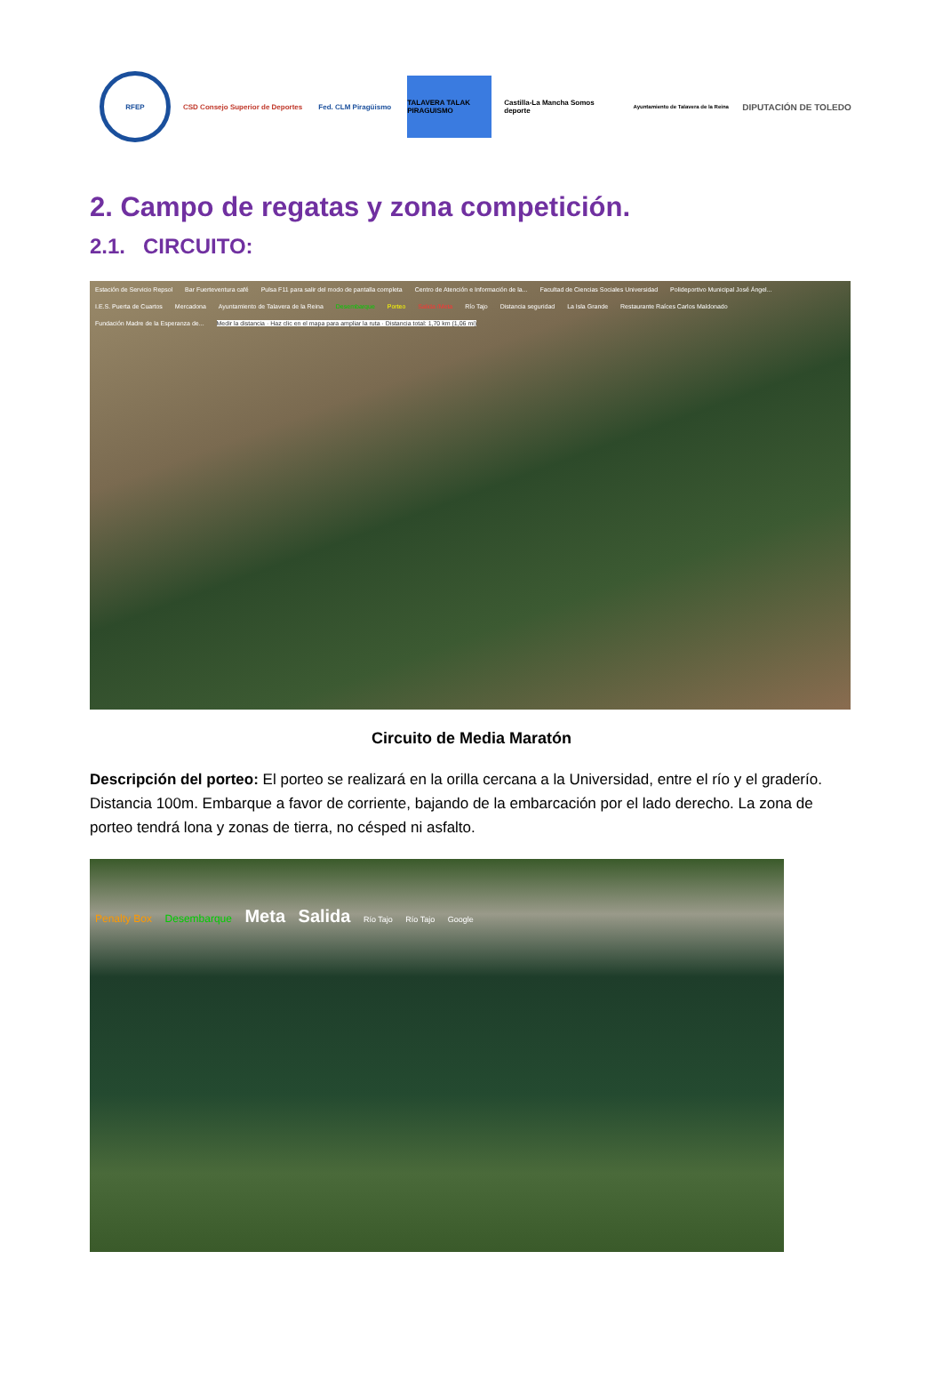RFEP
CSD Consejo Superior de Deportes
Fed. CLM Piragüismo
TALAVERA TALAK PIRAGUISMO
Castilla-La Mancha Somos deporte
Ayuntamiento de Talavera de la Reina
DIPUTACIÓN DE TOLEDO
2. Campo de regatas y zona competición.
2.1. CIRCUITO:
Estación de Servicio Repsol Bar Fuerteventura café Pulsa F11 para salir del modo de pantalla completa Centro de Atención e Información de la... Facultad de Ciencias Sociales Universidad Polideportivo Municipal José Ángel... I.E.S. Puerta de Cuartos Mercadona Ayuntamiento de Talavera de la Reina Desembarque Porteo Salida /Meta Río Tajo Distancia seguridad La Isla Grande Restaurante Raíces Carlos Maldonado Fundación Madre de la Esperanza de... Medir la distancia · Haz clic en el mapa para ampliar la ruta · Distancia total: 1,70 km (1,06 mi)
Circuito de Media Maratón
Descripción del porteo: El porteo se realizará en la orilla cercana a la Universidad, entre el río y el graderío. Distancia 100m. Embarque a favor de corriente, bajando de la embarcación por el lado derecho. La zona de porteo tendrá lona y zonas de tierra, no césped ni asfalto.
Penalty Box Desembarque Meta Salida Río Tajo Río Tajo Google